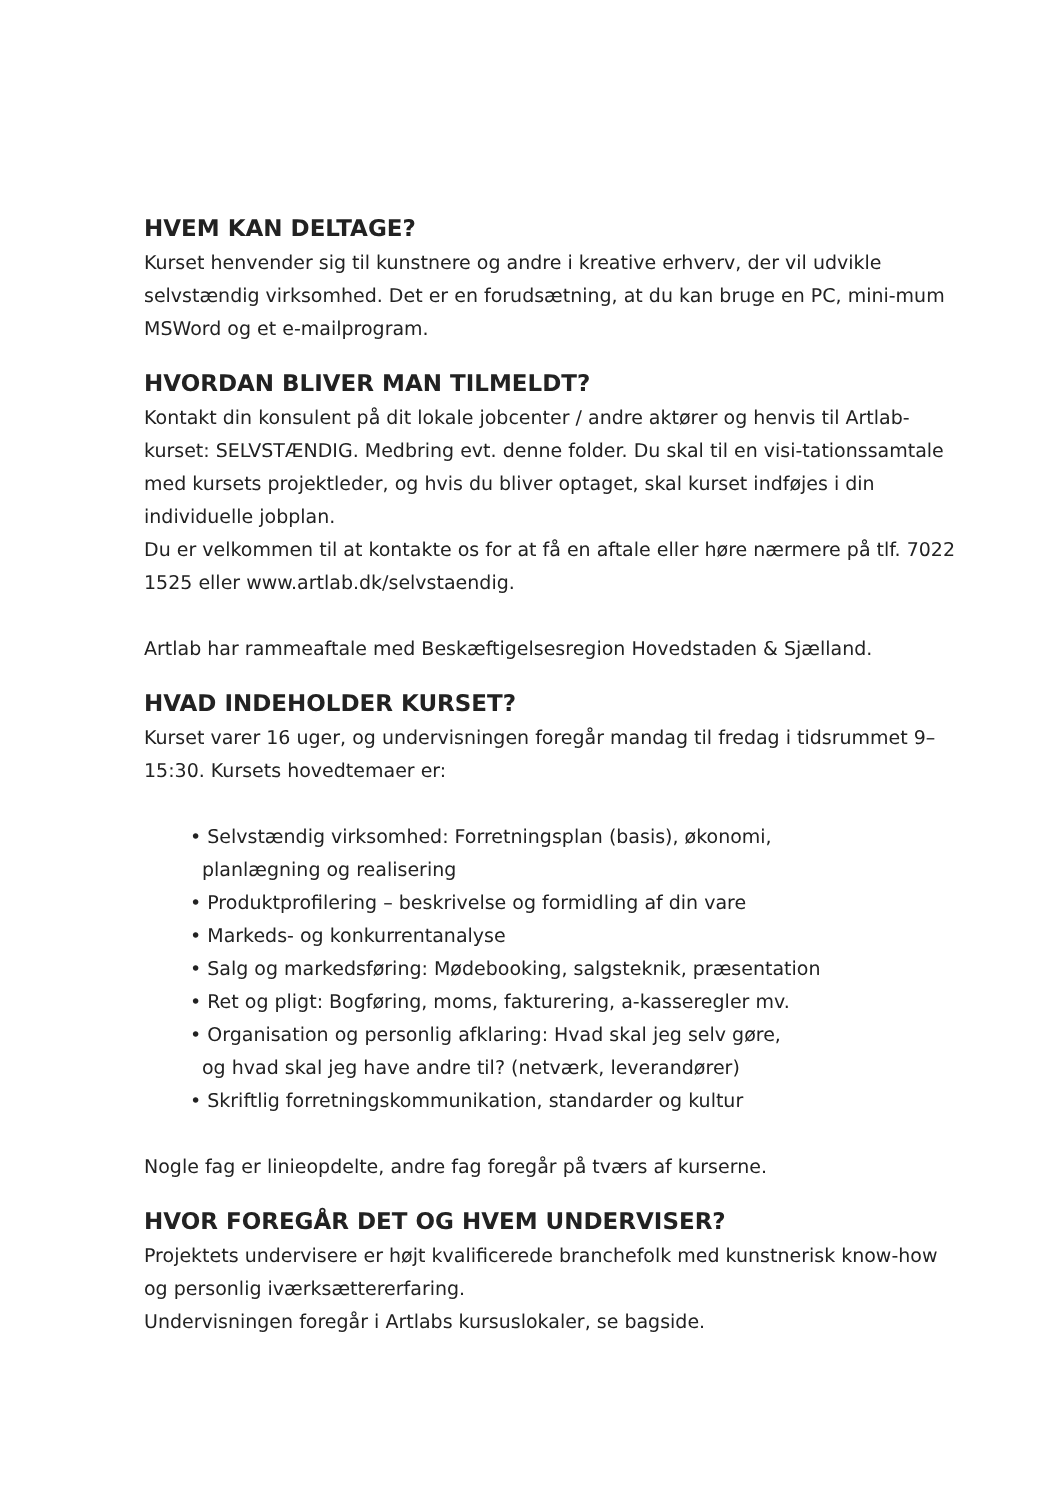HVEM KAN DELTAGE?
Kurset henvender sig til kunstnere og andre i kreative erhverv, der vil udvikle selvstændig virksomhed. Det er en forudsætning, at du kan bruge en PC, mini-mum MSWord og et e-mailprogram.
HVORDAN BLIVER MAN TILMELDT?
Kontakt din konsulent på dit lokale jobcenter / andre aktører og henvis til Artlab-kurset: SELVSTÆNDIG. Medbring evt. denne folder. Du skal til en visi-tationssamtale med kursets projektleder, og hvis du bliver optaget, skal kurset indføjes i din individuelle jobplan.
Du er velkommen til at kontakte os for at få en aftale eller høre nærmere på tlf. 7022 1525 eller www.artlab.dk/selvstaendig.
Artlab har rammeaftale med Beskæftigelsesregion Hovedstaden & Sjælland.
HVAD INDEHOLDER KURSET?
Kurset varer 16 uger, og undervisningen foregår mandag til fredag i tidsrummet 9–15:30. Kursets hovedtemaer er:
• Selvstændig virksomhed: Forretningsplan (basis), økonomi,
planlægning og realisering
• Produktprofilering – beskrivelse og formidling af din vare
• Markeds- og konkurrentanalyse
• Salg og markedsføring: Mødebooking, salgsteknik, præsentation
• Ret og pligt: Bogføring, moms, fakturering, a-kasseregler mv.
• Organisation og personlig afklaring: Hvad skal jeg selv gøre,
og hvad skal jeg have andre til? (netværk, leverandører)
• Skriftlig forretningskommunikation, standarder og kultur
Nogle fag er linieopdelte, andre fag foregår på tværs af kurserne.
HVOR FOREGÅR DET OG HVEM UNDERVISER?
Projektets undervisere er højt kvalificerede branchefolk med kunstnerisk know-how og personlig iværksættererfaring.
Undervisningen foregår i Artlabs kursuslokaler, se bagside.